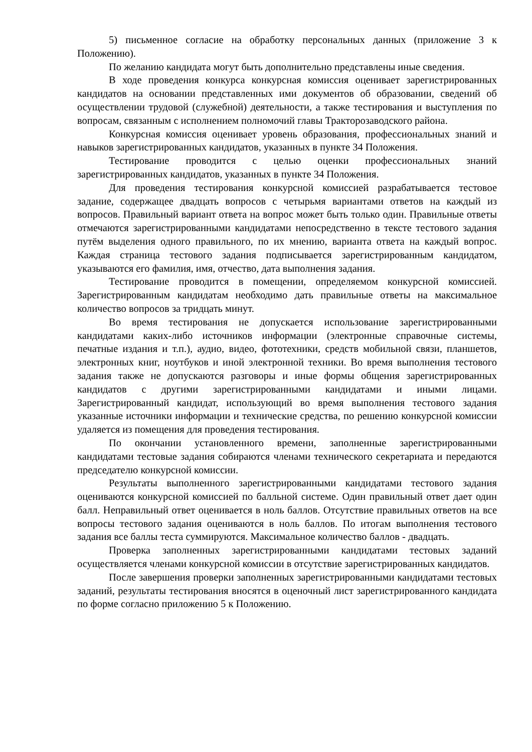5) письменное согласие на обработку персональных данных (приложение 3 к Положению).
По желанию кандидата могут быть дополнительно представлены иные сведения.
В ходе проведения конкурса конкурсная комиссия оценивает зарегистрированных кандидатов на основании представленных ими документов об образовании, сведений об осуществлении трудовой (служебной) деятельности, а также тестирования и выступления по вопросам, связанным с исполнением полномочий главы Тракторозаводского района.
Конкурсная комиссия оценивает уровень образования, профессиональных знаний и навыков зарегистрированных кандидатов, указанных в пункте 34 Положения.
Тестирование проводится с целью оценки профессиональных знаний зарегистрированных кандидатов, указанных в пункте 34 Положения.
Для проведения тестирования конкурсной комиссией разрабатывается тестовое задание, содержащее двадцать вопросов с четырьмя вариантами ответов на каждый из вопросов. Правильный вариант ответа на вопрос может быть только один. Правильные ответы отмечаются зарегистрированными кандидатами непосредственно в тексте тестового задания путём выделения одного правильного, по их мнению, варианта ответа на каждый вопрос. Каждая страница тестового задания подписывается зарегистрированным кандидатом, указываются его фамилия, имя, отчество, дата выполнения задания.
Тестирование проводится в помещении, определяемом конкурсной комиссией. Зарегистрированным кандидатам необходимо дать правильные ответы на максимальное количество вопросов за тридцать минут.
Во время тестирования не допускается использование зарегистрированными кандидатами каких-либо источников информации (электронные справочные системы, печатные издания и т.п.), аудио, видео, фототехники, средств мобильной связи, планшетов, электронных книг, ноутбуков и иной электронной техники. Во время выполнения тестового задания также не допускаются разговоры и иные формы общения зарегистрированных кандидатов с другими зарегистрированными кандидатами и иными лицами. Зарегистрированный кандидат, использующий во время выполнения тестового задания указанные источники информации и технические средства, по решению конкурсной комиссии удаляется из помещения для проведения тестирования.
По окончании установленного времени, заполненные зарегистрированными кандидатами тестовые задания собираются членами технического секретариата и передаются председателю конкурсной комиссии.
Результаты выполненного зарегистрированными кандидатами тестового задания оцениваются конкурсной комиссией по балльной системе. Один правильный ответ дает один балл. Неправильный ответ оценивается в ноль баллов. Отсутствие правильных ответов на все вопросы тестового задания оцениваются в ноль баллов. По итогам выполнения тестового задания все баллы теста суммируются. Максимальное количество баллов - двадцать.
Проверка заполненных зарегистрированными кандидатами тестовых заданий осуществляется членами конкурсной комиссии в отсутствие зарегистрированных кандидатов.
После завершения проверки заполненных зарегистрированными кандидатами тестовых заданий, результаты тестирования вносятся в оценочный лист зарегистрированного кандидата по форме согласно приложению 5 к Положению.